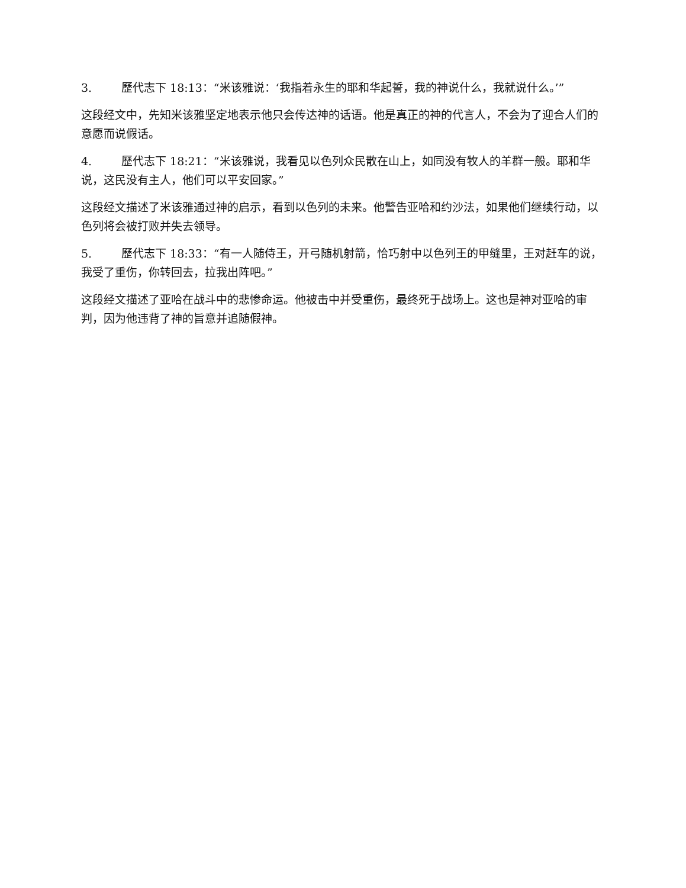3. 歷代志下 18:13：“米该雅说：‘我指着永生的耶和华起誓，我的神说什么，我就说什么。’”
这段经文中，先知米该雅坚定地表示他只会传达神的话语。他是真正的神的代言人，不会为了迎合人们的意愿而说假话。
4. 歷代志下 18:21：“米该雅说，我看见以色列众民散在山上，如同没有牧人的羊群一般。耶和华说，这民没有主人，他们可以平安回家。”
这段经文描述了米该雅通过神的启示，看到以色列的未来。他警告亚哈和约沙法，如果他们继续行动，以色列将会被打败并失去领导。
5. 歷代志下 18:33：“有一人随侍王，开弓随机射箭，恰巧射中以色列王的甲缝里，王对赶车的说，我受了重伤，你转回去，拉我出阵吧。”
这段经文描述了亚哈在战斗中的悲惨命运。他被击中并受重伤，最终死于战场上。这也是神对亚哈的审判，因为他违背了神的旨意并追随假神。